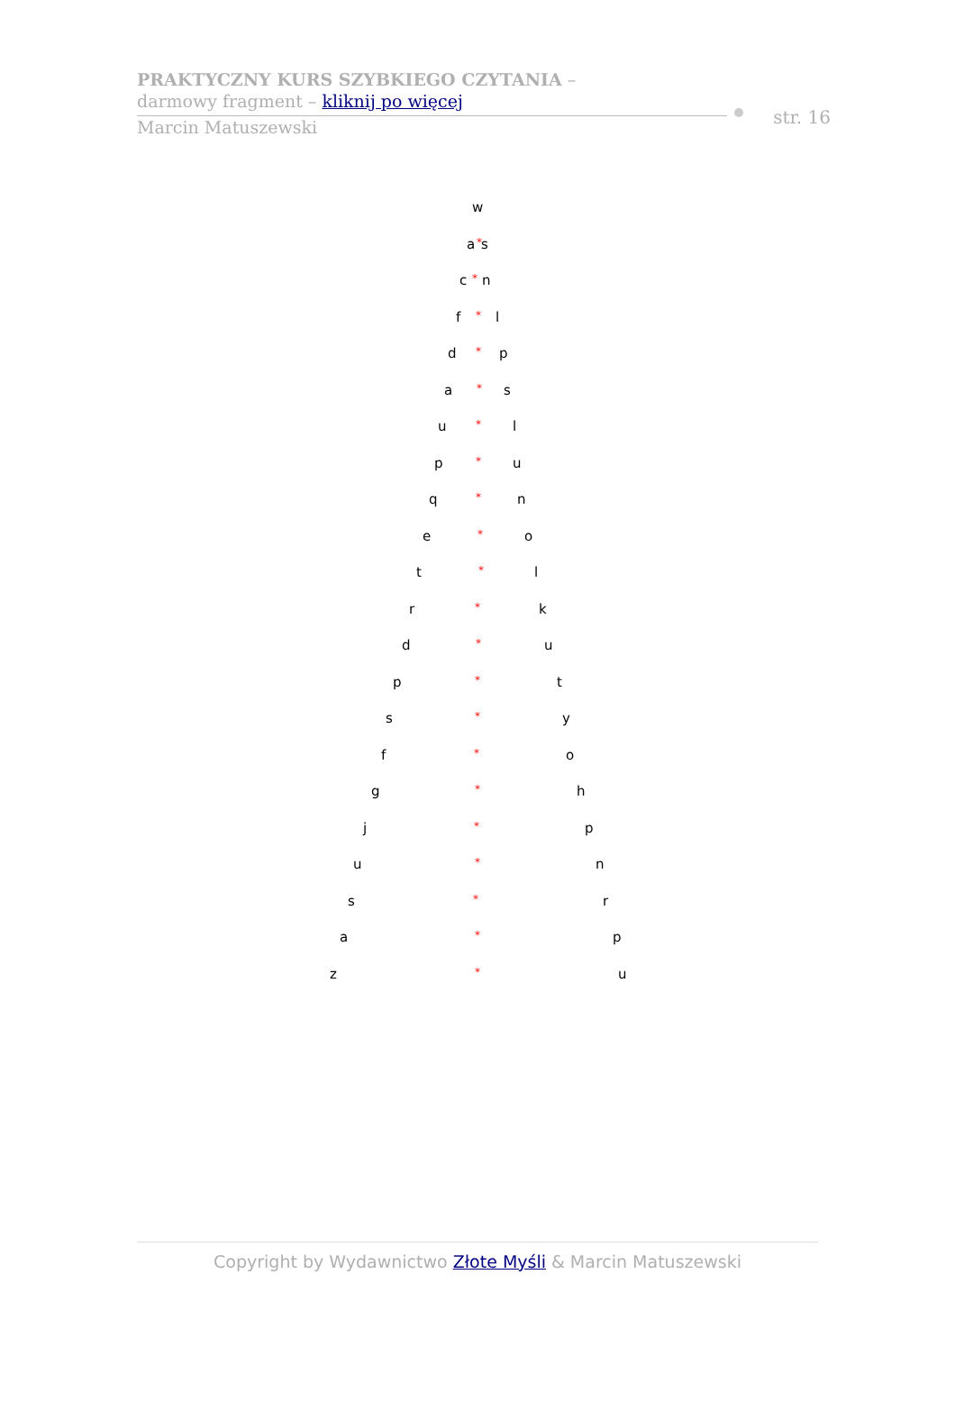PRAKTYCZNY KURS SZYBKIEGO CZYTANIA –
darmowy fragment – kliknij po więcej
Marcin Matuszewski
str. 16
w
a * s
c * n
f * l
d * p
a * s
u * l
p * u
q * n
e * o
t * l
r * k
d * u
p * t
s * y
f * o
g * h
j * p
u * n
s * r
a * p
z * u
Copyright by Wydawnictwo Złote Myśli & Marcin Matuszewski